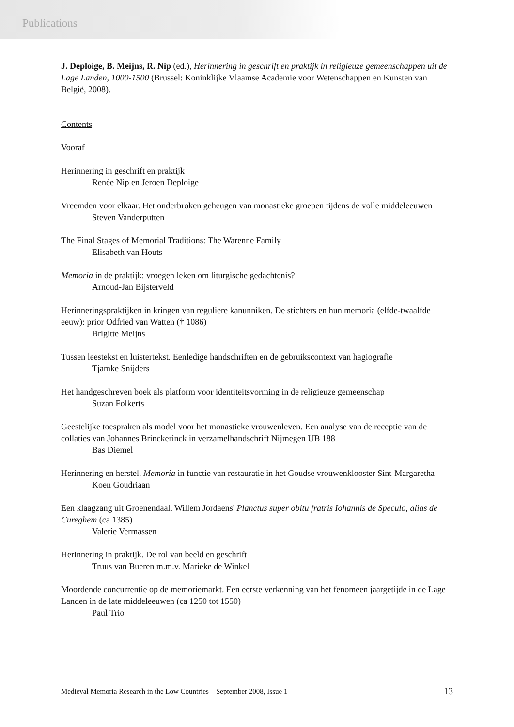Publications
J. Deploige, B. Meijns, R. Nip (ed.), Herinnering in geschrift en praktijk in religieuze gemeenschappen uit de Lage Landen, 1000-1500 (Brussel: Koninklijke Vlaamse Academie voor Wetenschappen en Kunsten van België, 2008).
Contents
Vooraf
Herinnering in geschrift en praktijk
Renée Nip en Jeroen Deploige
Vreemden voor elkaar. Het onderbroken geheugen van monastieke groepen tijdens de volle middeleeuwen
Steven Vanderputten
The Final Stages of Memorial Traditions: The Warenne Family
Elisabeth van Houts
Memoria in de praktijk: vroegen leken om liturgische gedachtenis?
Arnoud-Jan Bijsterveld
Herinneringspraktijken in kringen van reguliere kanunniken. De stichters en hun memoria (elfde-twaalfde eeuw): prior Odfried van Watten († 1086)
Brigitte Meijns
Tussen leestekst en luistertekst. Eenledige handschriften en de gebruikscontext van hagiografie
Tjamke Snijders
Het handgeschreven boek als platform voor identiteitsvorming in de religieuze gemeenschap
Suzan Folkerts
Geestelijke toespraken als model voor het monastieke vrouwenleven. Een analyse van de receptie van de collaties van Johannes Brinckerinck in verzamelhandschrift Nijmegen UB 188
Bas Diemel
Herinnering en herstel. Memoria in functie van restauratie in het Goudse vrouwenklooster Sint-Margaretha
Koen Goudriaan
Een klaagzang uit Groenendaal. Willem Jordaens' Planctus super obitu fratris Iohannis de Speculo, alias de Cureghem (ca 1385)
Valerie Vermassen
Herinnering in praktijk. De rol van beeld en geschrift
Truus van Bueren m.m.v. Marieke de Winkel
Moordende concurrentie op de memoriemarkt. Een eerste verkenning van het fenomeen jaargetijde in de Lage Landen in de late middeleeuwen (ca 1250 tot 1550)
Paul Trio
Medieval Memoria Research in the Low Countries – September 2008, Issue 1 13